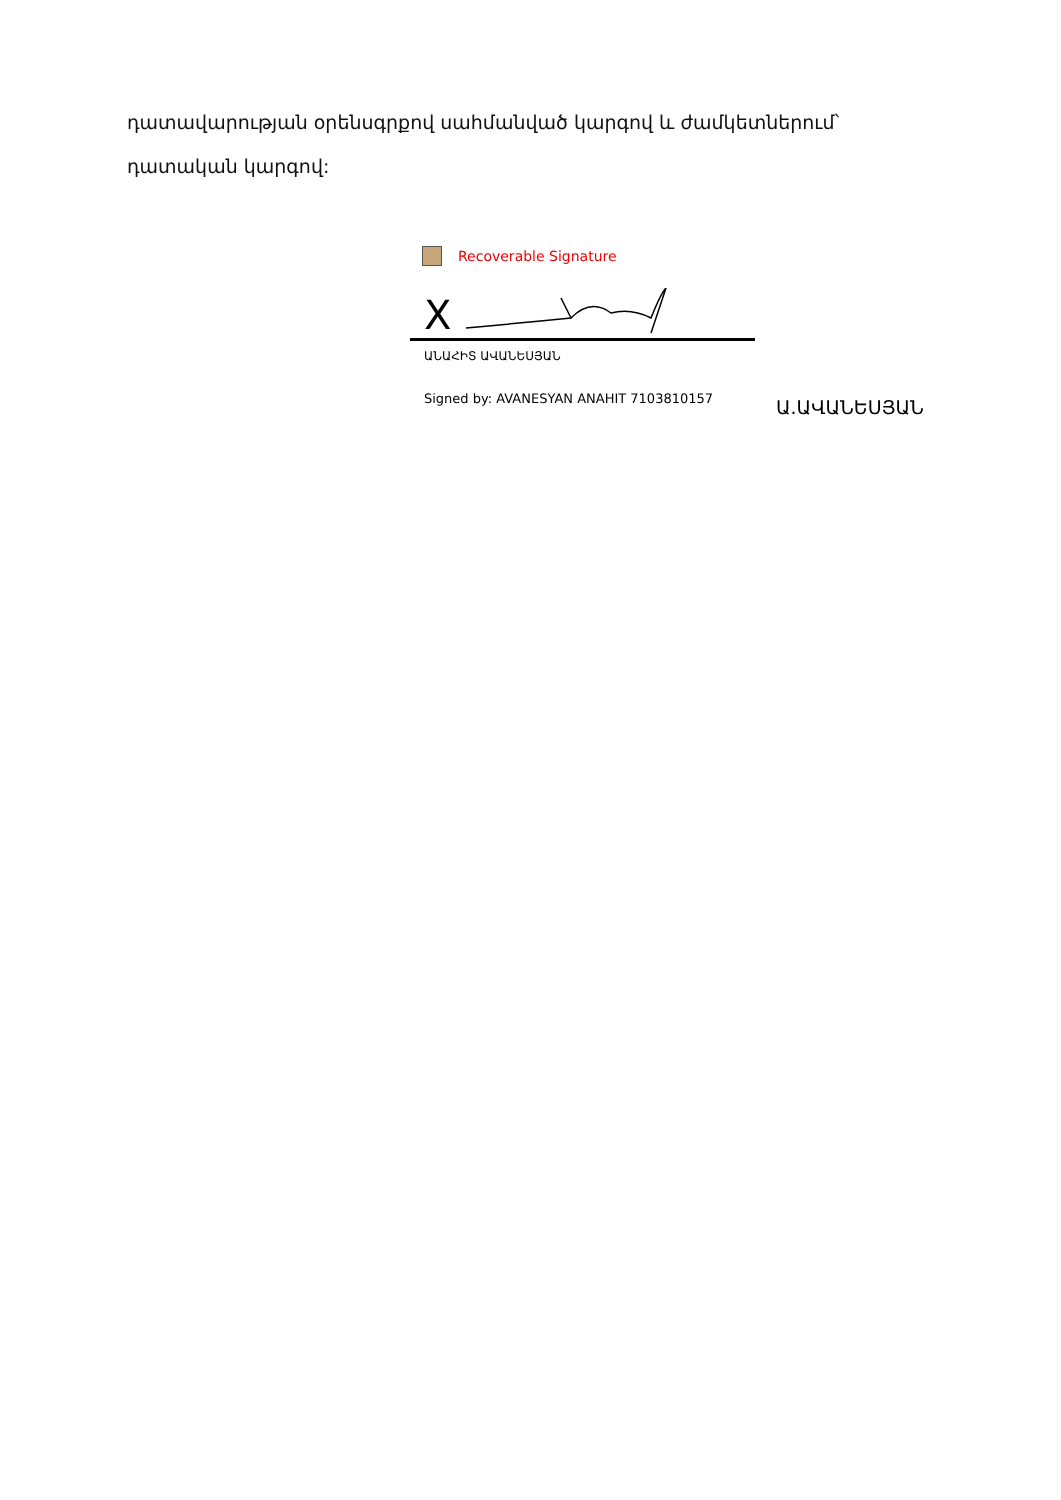դատավարության օրենսգրքով սահմանված կարգով և ժամկետներում՝ դատական կարգով:
Recoverable Signature
X
ԱՆԱՀԻՏ ԱՎԱՆԵՍՅԱՆ
Signed by: AVANESYAN ANAHIT 7103810157
Ա.ԱՎԱՆԵՍՅԱՆ